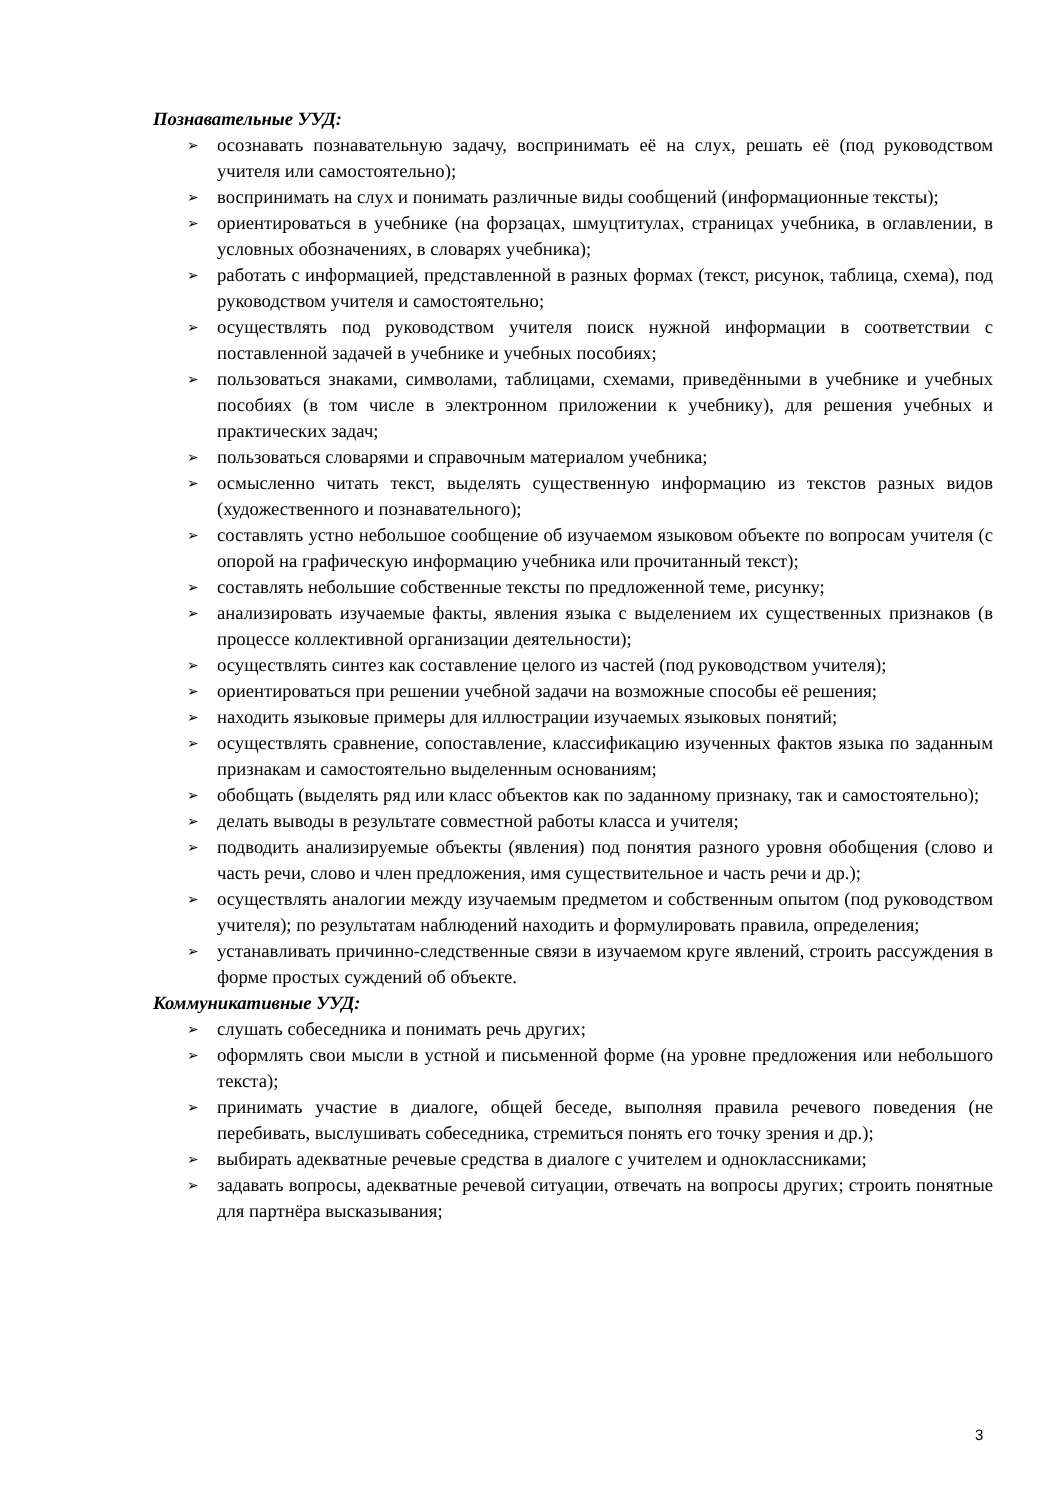Познавательные УУД:
➢ осознавать познавательную задачу, воспринимать её на слух, решать её (под руководством учителя или самостоятельно);
➢ воспринимать на слух и понимать различные виды сообщений (информационные тексты);
➢ ориентироваться в учебнике (на форзацах, шмуцтитулах, страницах учебника, в оглавлении, в условных обозначениях, в словарях учебника);
➢ работать с информацией, представленной в разных формах (текст, рисунок, таблица, схема), под руководством учителя и самостоятельно;
➢ осуществлять под руководством учителя поиск нужной информации в соответствии с поставленной задачей в учебнике и учебных пособиях;
➢ пользоваться знаками, символами, таблицами, схемами, приведёнными в учебнике и учебных пособиях (в том числе в электронном приложении к учебнику), для решения учебных и практических задач;
➢ пользоваться словарями и справочным материалом учебника;
➢ осмысленно читать текст, выделять существенную информацию из текстов разных видов (художественного и познавательного);
➢ составлять устно небольшое сообщение об изучаемом языковом объекте по вопросам учителя (с опорой на графическую информацию учебника или прочитанный текст);
➢ составлять небольшие собственные тексты по предложенной теме, рисунку;
➢ анализировать изучаемые факты, явления языка с выделением их существенных признаков (в процессе коллективной организации деятельности);
➢ осуществлять синтез как составление целого из частей (под руководством учителя);
➢ ориентироваться при решении учебной задачи на возможные способы её решения;
➢ находить языковые примеры для иллюстрации изучаемых языковых понятий;
➢ осуществлять сравнение, сопоставление, классификацию изученных фактов языка по заданным признакам и самостоятельно выделенным основаниям;
➢ обобщать (выделять ряд или класс объектов как по заданному признаку, так и самостоятельно);
➢ делать выводы в результате совместной работы класса и учителя;
➢ подводить анализируемые объекты (явления) под понятия разного уровня обобщения (слово и часть речи, слово и член предложения, имя существительное и часть речи и др.);
➢ осуществлять аналогии между изучаемым предметом и собственным опытом (под руководством учителя); по результатам наблюдений находить и формулировать правила, определения;
➢ устанавливать причинно-следственные связи в изучаемом круге явлений, строить рассуждения в форме простых суждений об объекте.
Коммуникативные УУД:
➢ слушать собеседника и понимать речь других;
➢ оформлять свои мысли в устной и письменной форме (на уровне предложения или небольшого текста);
➢ принимать участие в диалоге, общей беседе, выполняя правила речевого поведения (не перебивать, выслушивать собеседника, стремиться понять его точку зрения и др.);
➢ выбирать адекватные речевые средства в диалоге с учителем и одноклассниками;
➢ задавать вопросы, адекватные речевой ситуации, отвечать на вопросы других; строить понятные для партнёра высказывания;
3